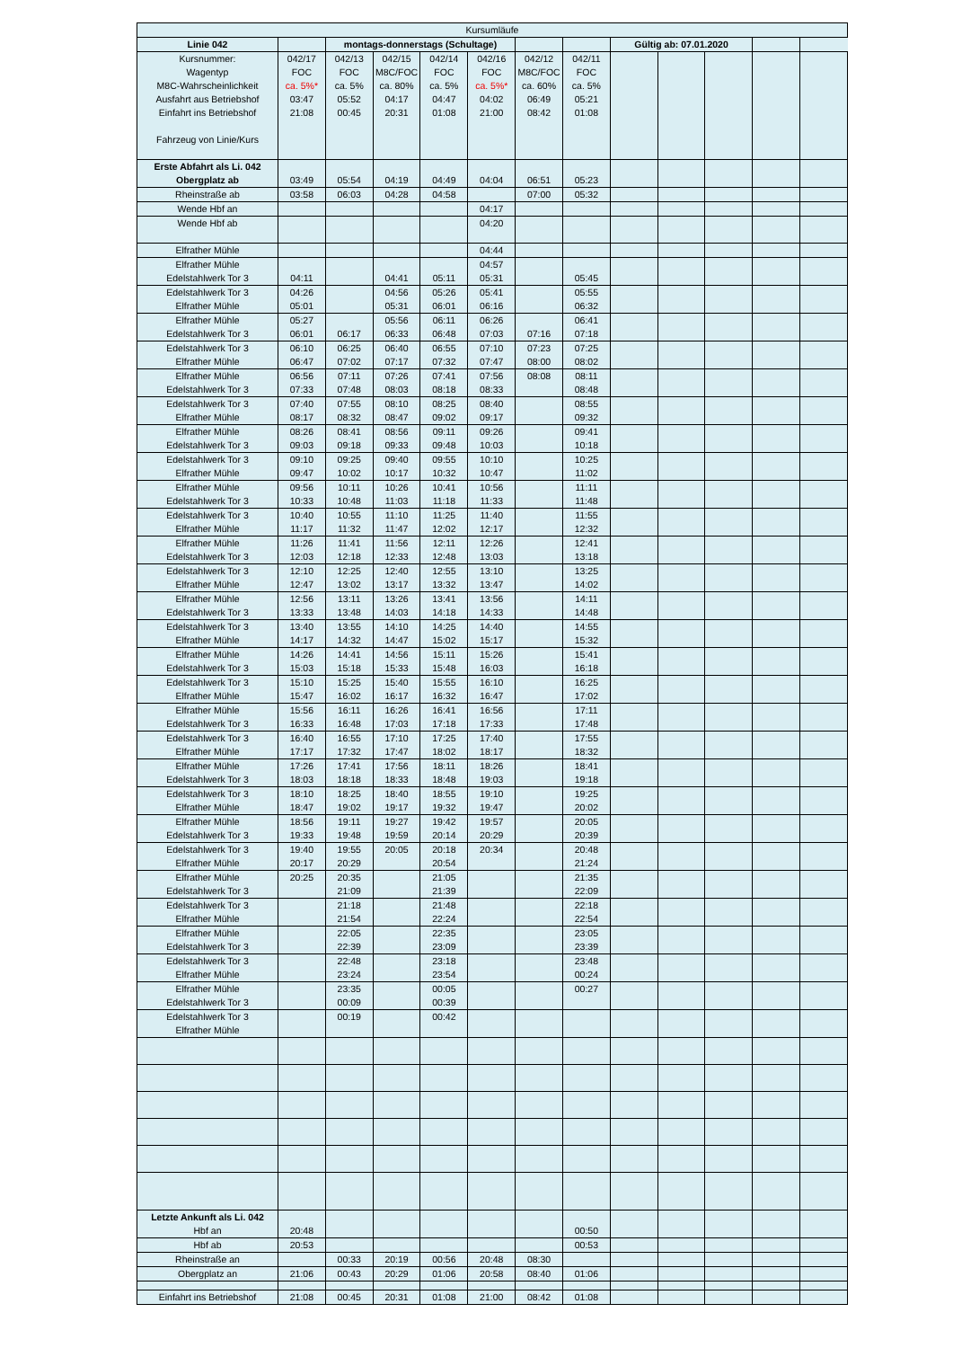| Kursumläufe | | | | | | | | | | | | |
| Linie 042 | | montags-donnerstags (Schultage) | | | | | | Gültig ab: 07.01.2020 | | | | |
| Kursnummer: Wagentyp M8C-Wahrscheinlichkeit Ausfahrt aus Betriebshof Einfahrt ins Betriebshof Fahrzeug von Linie/Kurs | 042/17 FOC ca. 5%* 03:47 21:08 | 042/13 FOC ca. 5% 05:52 00:45 | 042/15 M8C/FOC ca. 80% 04:17 20:31 | 042/14 FOC ca. 5% 04:47 01:08 | 042/16 FOC ca. 5%* 04:02 21:00 | 042/12 M8C/FOC ca. 60% 06:49 08:42 | 042/11 FOC ca. 5% 05:21 01:08 | | | | | |
| Erste Abfahrt als Li. 042 Obergplatz ab | 03:49 | 05:54 | 04:19 | 04:49 | 04:04 | 06:51 | 05:23 | | | | | |
| Rheinstraße ab | 03:58 | 06:03 | 04:28 | 04:58 | | 07:00 | 05:32 | | | | | |
| Wende Hbf an | | | | | 04:17 | | | | | | | |
| Wende Hbf ab | | | | | 04:20 | | | | | | | |
| Elfrather Mühle | | | | | 04:44 | | | | | | | |
| Elfrather Mühle Edelstahlwerk Tor 3 | 04:11 | | 04:41 | 05:11 | 04:57 05:31 | | 05:45 | | | | | |
| Edelstahlwerk Tor 3 Elfrather Mühle | 04:26 05:01 | | 04:56 05:31 | 05:26 06:01 | 05:41 06:16 | | 05:55 06:32 | | | | | |
| Elfrather Mühle Edelstahlwerk Tor 3 | 05:27 06:01 | 06:17 | 05:56 06:33 | 06:11 06:48 | 06:26 07:03 | 07:16 | 06:41 07:18 | | | | | |
| Edelstahlwerk Tor 3 Elfrather Mühle | 06:10 06:47 | 06:25 07:02 | 06:40 07:17 | 06:55 07:32 | 07:10 07:47 | 07:23 08:00 | 07:25 08:02 | | | | | |
| Elfrather Mühle Edelstahlwerk Tor 3 | 06:56 07:33 | 07:11 07:48 | 07:26 08:03 | 07:41 08:18 | 07:56 08:33 | 08:08 | 08:11 08:48 | | | | | |
| Edelstahlwerk Tor 3 Elfrather Mühle | 07:40 08:17 | 07:55 08:32 | 08:10 08:47 | 08:25 09:02 | 08:40 09:17 | | 08:55 09:32 | | | | | |
| Elfrather Mühle Edelstahlwerk Tor 3 | 08:26 09:03 | 08:41 09:18 | 08:56 09:33 | 09:11 09:48 | 09:26 10:03 | | 09:41 10:18 | | | | | |
| Edelstahlwerk Tor 3 Elfrather Mühle | 09:10 09:47 | 09:25 10:02 | 09:40 10:17 | 09:55 10:32 | 10:10 10:47 | | 10:25 11:02 | | | | | |
| Elfrather Mühle Edelstahlwerk Tor 3 | 09:56 10:33 | 10:11 10:48 | 10:26 11:03 | 10:41 11:18 | 10:56 11:33 | | 11:11 11:48 | | | | | |
| Edelstahlwerk Tor 3 Elfrather Mühle | 10:40 11:17 | 10:55 11:32 | 11:10 11:47 | 11:25 12:02 | 11:40 12:17 | | 11:55 12:32 | | | | | |
| Elfrather Mühle Edelstahlwerk Tor 3 | 11:26 12:03 | 11:41 12:18 | 11:56 12:33 | 12:11 12:48 | 12:26 13:03 | | 12:41 13:18 | | | | | |
| Edelstahlwerk Tor 3 Elfrather Mühle | 12:10 12:47 | 12:25 13:02 | 12:40 13:17 | 12:55 13:32 | 13:10 13:47 | | 13:25 14:02 | | | | | |
| Elfrather Mühle Edelstahlwerk Tor 3 | 12:56 13:33 | 13:11 13:48 | 13:26 14:03 | 13:41 14:18 | 13:56 14:33 | | 14:11 14:48 | | | | | |
| Edelstahlwerk Tor 3 Elfrather Mühle | 13:40 14:17 | 13:55 14:32 | 14:10 14:47 | 14:25 15:02 | 14:40 15:17 | | 14:55 15:32 | | | | | |
| Elfrather Mühle Edelstahlwerk Tor 3 | 14:26 15:03 | 14:41 15:18 | 14:56 15:33 | 15:11 15:48 | 15:26 16:03 | | 15:41 16:18 | | | | | |
| Edelstahlwerk Tor 3 Elfrather Mühle | 15:10 15:47 | 15:25 16:02 | 15:40 16:17 | 15:55 16:32 | 16:10 16:47 | | 16:25 17:02 | | | | | |
| Elfrather Mühle Edelstahlwerk Tor 3 | 15:56 16:33 | 16:11 16:48 | 16:26 17:03 | 16:41 17:18 | 16:56 17:33 | | 17:11 17:48 | | | | | |
| Edelstahlwerk Tor 3 Elfrather Mühle | 16:40 17:17 | 16:55 17:32 | 17:10 17:47 | 17:25 18:02 | 17:40 18:17 | | 17:55 18:32 | | | | | |
| Elfrather Mühle Edelstahlwerk Tor 3 | 17:26 18:03 | 17:41 18:18 | 17:56 18:33 | 18:11 18:48 | 18:26 19:03 | | 18:41 19:18 | | | | | |
| Edelstahlwerk Tor 3 Elfrather Mühle | 18:10 18:47 | 18:25 19:02 | 18:40 19:17 | 18:55 19:32 | 19:10 19:47 | | 19:25 20:02 | | | | | |
| Elfrather Mühle Edelstahlwerk Tor 3 | 18:56 19:33 | 19:11 19:48 | 19:27 19:59 | 19:42 20:14 | 19:57 20:29 | | 20:05 20:39 | | | | | |
| Edelstahlwerk Tor 3 Elfrather Mühle | 19:40 20:17 | 19:55 20:29 | 20:05 | 20:18 20:54 | 20:34 | | 20:48 21:24 | | | | | |
| Elfrather Mühle Edelstahlwerk Tor 3 | 20:25 | 20:35 21:09 | | 21:05 21:39 | | | 21:35 22:09 | | | | | |
| Edelstahlwerk Tor 3 Elfrather Mühle | | 21:18 21:54 | | 21:48 22:24 | | | 22:18 22:54 | | | | | |
| Elfrather Mühle Edelstahlwerk Tor 3 | | 22:05 22:39 | | 22:35 23:09 | | | 23:05 23:39 | | | | | |
| Edelstahlwerk Tor 3 Elfrather Mühle | | 22:48 23:24 | | 23:18 23:54 | | | 23:48 00:24 | | | | | |
| Elfrather Mühle Edelstahlwerk Tor 3 | | 23:35 00:09 | | 00:05 00:39 | | | 00:27 | | | | | |
| Edelstahlwerk Tor 3 Elfrather Mühle | | 00:19 | | 00:42 | | | | | | | | |
| Letzte Ankunft als Li. 042 Hbf an | 20:48 | | | | | | 00:50 | | | | | |
| Hbf ab | 20:53 | | | | | | 00:53 | | | | | |
| Rheinstraße an | | 00:33 | 20:19 | 00:56 | 20:48 | 08:30 | | | | | | |
| Obergplatz an | 21:06 | 00:43 | 20:29 | 01:06 | 20:58 | 08:40 | 01:06 | | | | | |
| Einfahrt ins Betriebshof | 21:08 | 00:45 | 20:31 | 01:08 | 21:00 | 08:42 | 01:08 | | | | | |